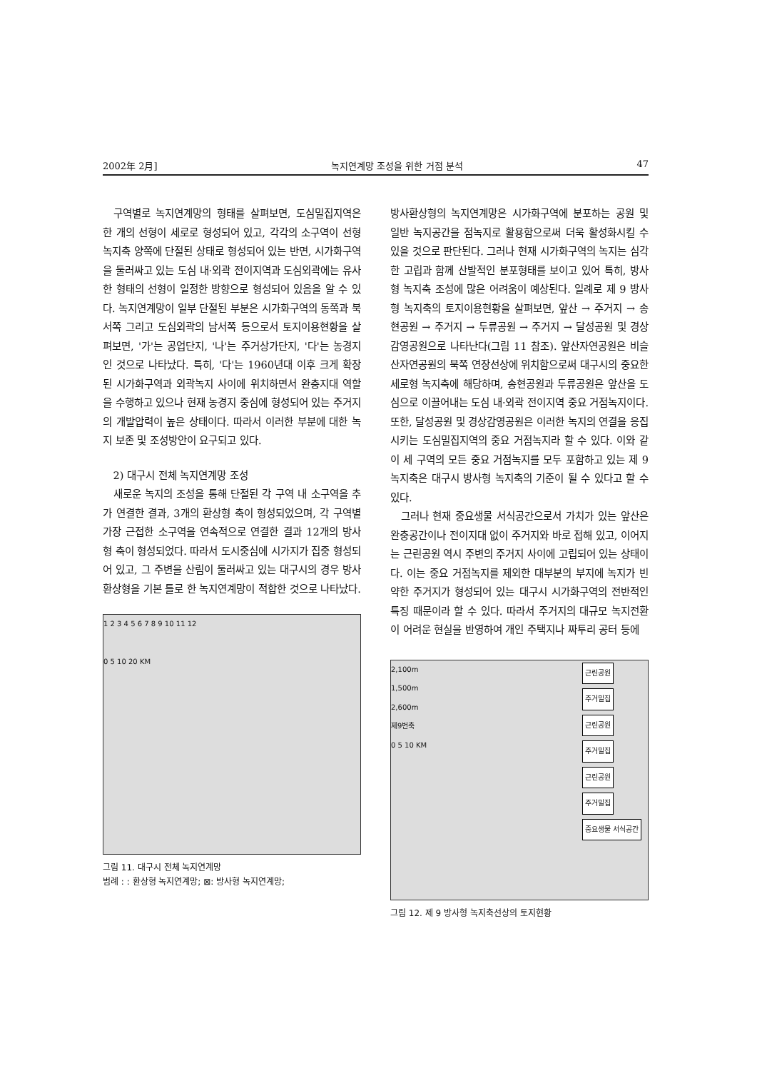2002年 2月] 녹지연계망 조성을 위한 거점 분석 47
구역별로 녹지연계망의 형태를 살펴보면, 도심밀집지역은 한 개의 선형이 세로로 형성되어 있고, 각각의 소구역이 선형 녹지축 양쪽에 단절된 상태로 형성되어 있는 반면, 시가화구역을 둘러싸고 있는 도심 내·외곽 전이지역과 도심외곽에는 유사한 형태의 선형이 일정한 방향으로 형성되어 있음을 알 수 있다. 녹지연계망이 일부 단절된 부분은 시가화구역의 동쪽과 북서쪽 그리고 도심외곽의 남서쪽 등으로서 토지이용현황을 살펴보면, '가'는 공업단지, '나'는 주거상가단지, '다'는 농경지인 것으로 나타났다. 특히, '다'는 1960년대 이후 크게 확장된 시가화구역과 외곽녹지 사이에 위치하면서 완충지대 역할을 수행하고 있으나 현재 농경지 중심에 형성되어 있는 주거지의 개발압력이 높은 상태이다. 따라서 이러한 부분에 대한 녹지 보존 및 조성방안이 요구되고 있다.
2) 대구시 전체 녹지연계망 조성
새로운 녹지의 조성을 통해 단절된 각 구역 내 소구역을 추가 연결한 결과, 3개의 환상형 축이 형성되었으며, 각 구역별 가장 근접한 소구역을 연속적으로 연결한 결과 12개의 방사형 축이 형성되었다. 따라서 도시중심에 시가지가 집중 형성되어 있고, 그 주변을 산림이 둘러싸고 있는 대구시의 경우 방사환상형을 기본 틀로 한 녹지연계망이 적합한 것으로 나타났다.
1 2 3 4 5 6 7 8 9 10 11 12
0 5 10 20 KM
그림 11. 대구시 전체 녹지연계망
범례 : : 환상형 녹지연계망; ⊠: 방사형 녹지연계망;
방사환상형의 녹지연계망은 시가화구역에 분포하는 공원 및 일반 녹지공간을 점녹지로 활용함으로써 더욱 활성화시킬 수 있을 것으로 판단된다. 그러나 현재 시가화구역의 녹지는 심각한 고립과 함께 산발적인 분포형태를 보이고 있어 특히, 방사형 녹지축 조성에 많은 어려움이 예상된다. 일례로 제 9 방사형 녹지축의 토지이용현황을 살펴보면, 앞산 → 주거지 → 송현공원 → 주거지 → 두류공원 → 주거지 → 달성공원 및 경상감영공원으로 나타난다(그림 11 참조). 앞산자연공원은 비슬산자연공원의 북쪽 연장선상에 위치함으로써 대구시의 중요한 세로형 녹지축에 해당하며, 송현공원과 두류공원은 앞산을 도심으로 이끌어내는 도심 내·외곽 전이지역 중요 거점녹지이다. 또한, 달성공원 및 경상감영공원은 이러한 녹지의 연결을 응집시키는 도심밀집지역의 중요 거점녹지라 할 수 있다. 이와 같이 세 구역의 모든 중요 거점녹지를 모두 포함하고 있는 제 9 녹지축은 대구시 방사형 녹지축의 기준이 될 수 있다고 할 수 있다.
그러나 현재 중요생물 서식공간으로서 가치가 있는 앞산은 완충공간이나 전이지대 없이 주거지와 바로 접해 있고, 이어지는 근린공원 역시 주변의 주거지 사이에 고립되어 있는 상태이다. 이는 중요 거점녹지를 제외한 대부분의 부지에 녹지가 빈약한 주거지가 형성되어 있는 대구시 시가화구역의 전반적인 특징 때문이라 할 수 있다. 따라서 주거지의 대규모 녹지전환이 어려운 현실을 반영하여 개인 주택지나 짜투리 공터 등에
근린공원 주거밀집 근린공원 주거밀집 근린공원 주거밀집 중요생물 서식공간
2,100m
1,500m
2,600m
제9번축
0 5 10 KM
그림 12. 제 9 방사형 녹지축선상의 토지현황